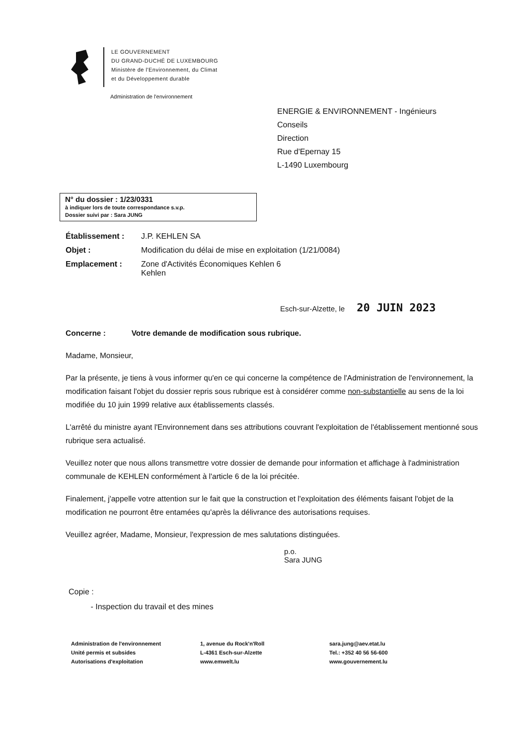LE GOUVERNEMENT
DU GRAND-DUCHÉ DE LUXEMBOURG
Ministère de l'Environnement, du Climat
et du Développement durable
Administration de l'environnement
ENERGIE & ENVIRONNEMENT - Ingénieurs
Conseils
Direction
Rue d'Epernay 15
L-1490 Luxembourg
N° du dossier : 1/23/0331
à indiquer lors de toute correspondance s.v.p.
Dossier suivi par : Sara JUNG
Établissement : J.P. KEHLEN SA
Objet : Modification du délai de mise en exploitation (1/21/0084)
Emplacement : Zone d'Activités Économiques Kehlen 6
Kehlen
Esch-sur-Alzette, le 20 JUIN 2023
Concerne : Votre demande de modification sous rubrique.
Madame, Monsieur,
Par la présente, je tiens à vous informer qu'en ce qui concerne la compétence de l'Administration de l'environnement, la modification faisant l'objet du dossier repris sous rubrique est à considérer comme non-substantielle au sens de la loi modifiée du 10 juin 1999 relative aux établissements classés.
L'arrêté du ministre ayant l'Environnement dans ses attributions couvrant l'exploitation de l'établissement mentionné sous rubrique sera actualisé.
Veuillez noter que nous allons transmettre votre dossier de demande pour information et affichage à l'administration communale de KEHLEN conformément à l'article 6 de la loi précitée.
Finalement, j'appelle votre attention sur le fait que la construction et l'exploitation des éléments faisant l'objet de la modification ne pourront être entamées qu'après la délivrance des autorisations requises.
Veuillez agréer, Madame, Monsieur, l'expression de mes salutations distinguées.
p.o.
Sara JUNG
Copie :
- Inspection du travail et des mines
Administration de l'environnement
Unité permis et subsides
Autorisations d'exploitation
1, avenue du Rock'n'Roll
L-4361 Esch-sur-Alzette
www.emwelt.lu
sara.jung@aev.etat.lu
Tel.: +352 40 56 56-600
www.gouvernement.lu